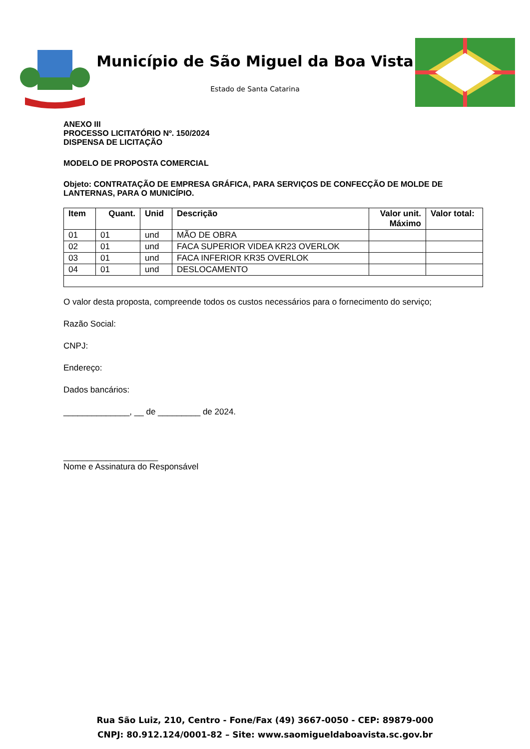Município de São Miguel da Boa Vista
Estado de Santa Catarina
ANEXO III
PROCESSO LICITATÓRIO Nº. 150/2024
DISPENSA DE LICITAÇÃO
MODELO DE PROPOSTA COMERCIAL
Objeto: CONTRATAÇÃO DE EMPRESA GRÁFICA, PARA SERVIÇOS DE CONFECÇÃO DE MOLDE DE LANTERNAS, PARA O MUNICÍPIO.
| Item | Quant. | Unid | Descrição | Valor unit. Máximo | Valor total: |
| --- | --- | --- | --- | --- | --- |
| 01 | 01 | und | MÃO DE OBRA | | |
| 02 | 01 | und | FACA SUPERIOR VIDEA KR23 OVERLOK | | |
| 03 | 01 | und | FACA INFERIOR KR35 OVERLOK | | |
| 04 | 01 | und | DESLOCAMENTO | | |
O valor desta proposta, compreende todos os custos necessários para o fornecimento do serviço;
Razão Social:
CNPJ:
Endereço:
Dados bancários:
______________, __ de _________ de 2024.
____________________
Nome e Assinatura do Responsável
Rua São Luiz, 210, Centro - Fone/Fax (49) 3667-0050 - CEP: 89879-000
CNPJ: 80.912.124/0001-82 – Site: www.saomigueldaboavista.sc.gov.br